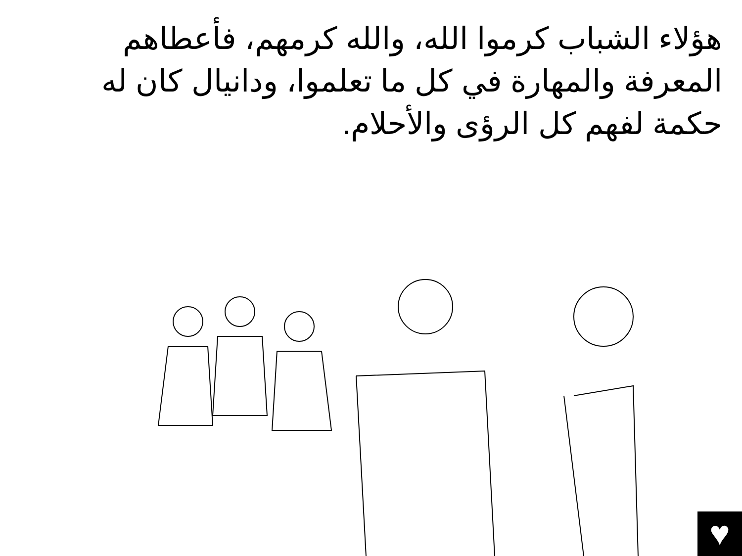هؤلاء الشباب كرموا الله، والله كرمهم، فأعطاهم المعرفة والمهارة في كل ما تعلموا، ودانيال كان له حكمة لفهم كل الرؤى والأحلام.
♥